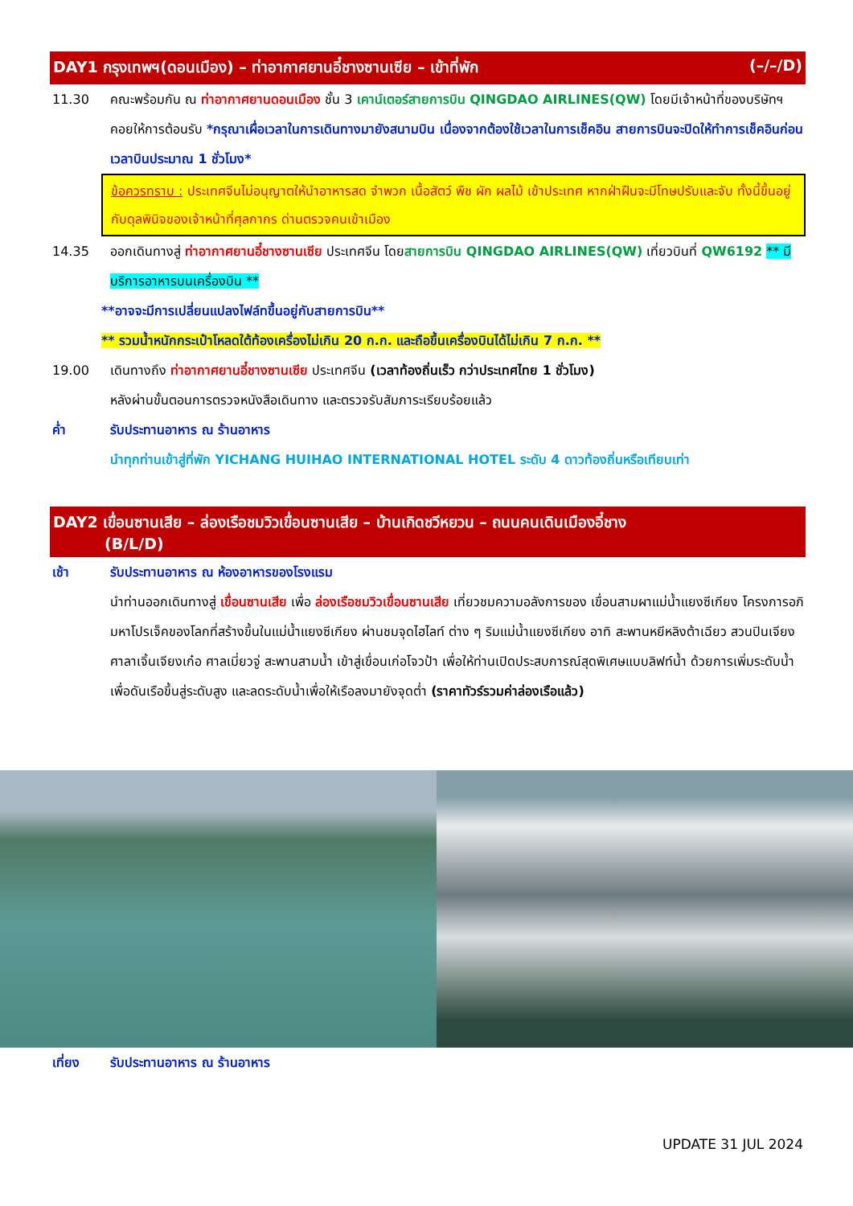DAY1 กรุงเทพฯ(ดอนเมือง) – ท่าอากาศยานอี๋ชางซานเซีย – เข้าที่พัก (–/–/D)
11.30 คณะพร้อมกัน ณ ท่าอากาศยานดอนเมือง ชั้น 3 เคาน์เตอร์สายการบิน QINGDAO AIRLINES(QW) โดยมีเจ้าหน้าที่ของบริษัทฯคอยให้การต้อนรับ *กรุณาเผื่อเวลาในการเดินทางมายังสนามบิน เนื่องจากต้องใช้เวลาในการเช็คอิน สายการบินจะปิดให้ทำการเช็คอินก่อนเวลาบินประมาณ 1 ชั่วโมง*
ข้อควรทราบ : ประเทศจีนไม่อนุญาตให้นำอาหารสด จำพวก เนื้อสัตว์ พืช ผัก ผลไม้ เข้าประเทศ หากฝ่าฝืนจะมีโทษปรับและจับ ทั้งนี้ขึ้นอยู่กับดุลพินิจของเจ้าหน้าที่ศุลกากร ด่านตรวจคนเข้าเมือง
14.35 ออกเดินทางสู่ ท่าอากาศยานอี๋ชางซานเซีย ประเทศจีน โดยสายการบิน QINGDAO AIRLINES(QW) เที่ยวบินที่ QW6192 ** มีบริการอาหารบนเครื่องบิน **
**อาจจะมีการเปลี่ยนแปลงไฟล์ทขึ้นอยู่กับสายการบิน**
** รวมน้ำหนักกระเป๋าโหลดใต้ท้องเครื่องไม่เกิน 20 ก.ก. และถือขึ้นเครื่องบินได้ไม่เกิน 7 ก.ก. **
19.00 เดินทางถึง ท่าอากาศยานอี๋ชางซานเซีย ประเทศจีน (เวลาท้องถิ่นเร็ว กว่าประเทศไทย 1 ชั่วโมง)
หลังผ่านขั้นตอนการตรวจหนังสือเดินทาง และตรวจรับสัมภาระเรียบร้อยแล้ว
ค่ำ รับประทานอาหาร ณ ร้านอาหาร
นำทุกท่านเข้าสู่ที่พัก YICHANG HUIHAO INTERNATIONAL HOTEL ระดับ 4 ดาวท้องถิ่นหรือเทียบเท่า
DAY2 เขื่อนซานเสีย – ล่องเรือชมวิวเขื่อนซานเสีย – บ้านเกิดชวีหยวน – ถนนคนเดินเมืองอี๋ชาง
(B/L/D)
เช้า รับประทานอาหาร ณ ห้องอาหารของโรงแรม
นำท่านออกเดินทางสู่ เขื่อนซานเสีย เพื่อ ล่องเรือชมวิวเขื่อนซานเสีย เที่ยวชมความอลังการของ เขื่อนสามผาแม่น้ำแยงซีเกียง โครงการอภิมหาโปรเจ็คของโลกที่สร้างขึ้นในแม่น้ำแยงซีเกียง ผ่านชมจุดไฮไลท์ ต่าง ๆ ริมแม่น้ำแยงซีเกียง อาทิ สะพานหยีหลิงต้าเฉียว สวนปินเจียง ศาลาเจิ้นเจียงเก๋อ ศาลเมี่ยวจู่ สะพานสามน้ำ เข้าสู่เขื่อนเก่อโจวป้า เพื่อให้ท่านเปิดประสบการณ์สุดพิเศษแบบลิฟท์น้ำ ด้วยการเพิ่มระดับน้ำเพื่อดันเรือขึ้นสู่ระดับสูง และลดระดับน้ำเพื่อให้เรือลงมายังจุดต่ำ (ราคาทัวร์รวมค่าล่องเรือแล้ว)
เที่ยง รับประทานอาหาร ณ ร้านอาหาร
UPDATE 31 JUL 2024